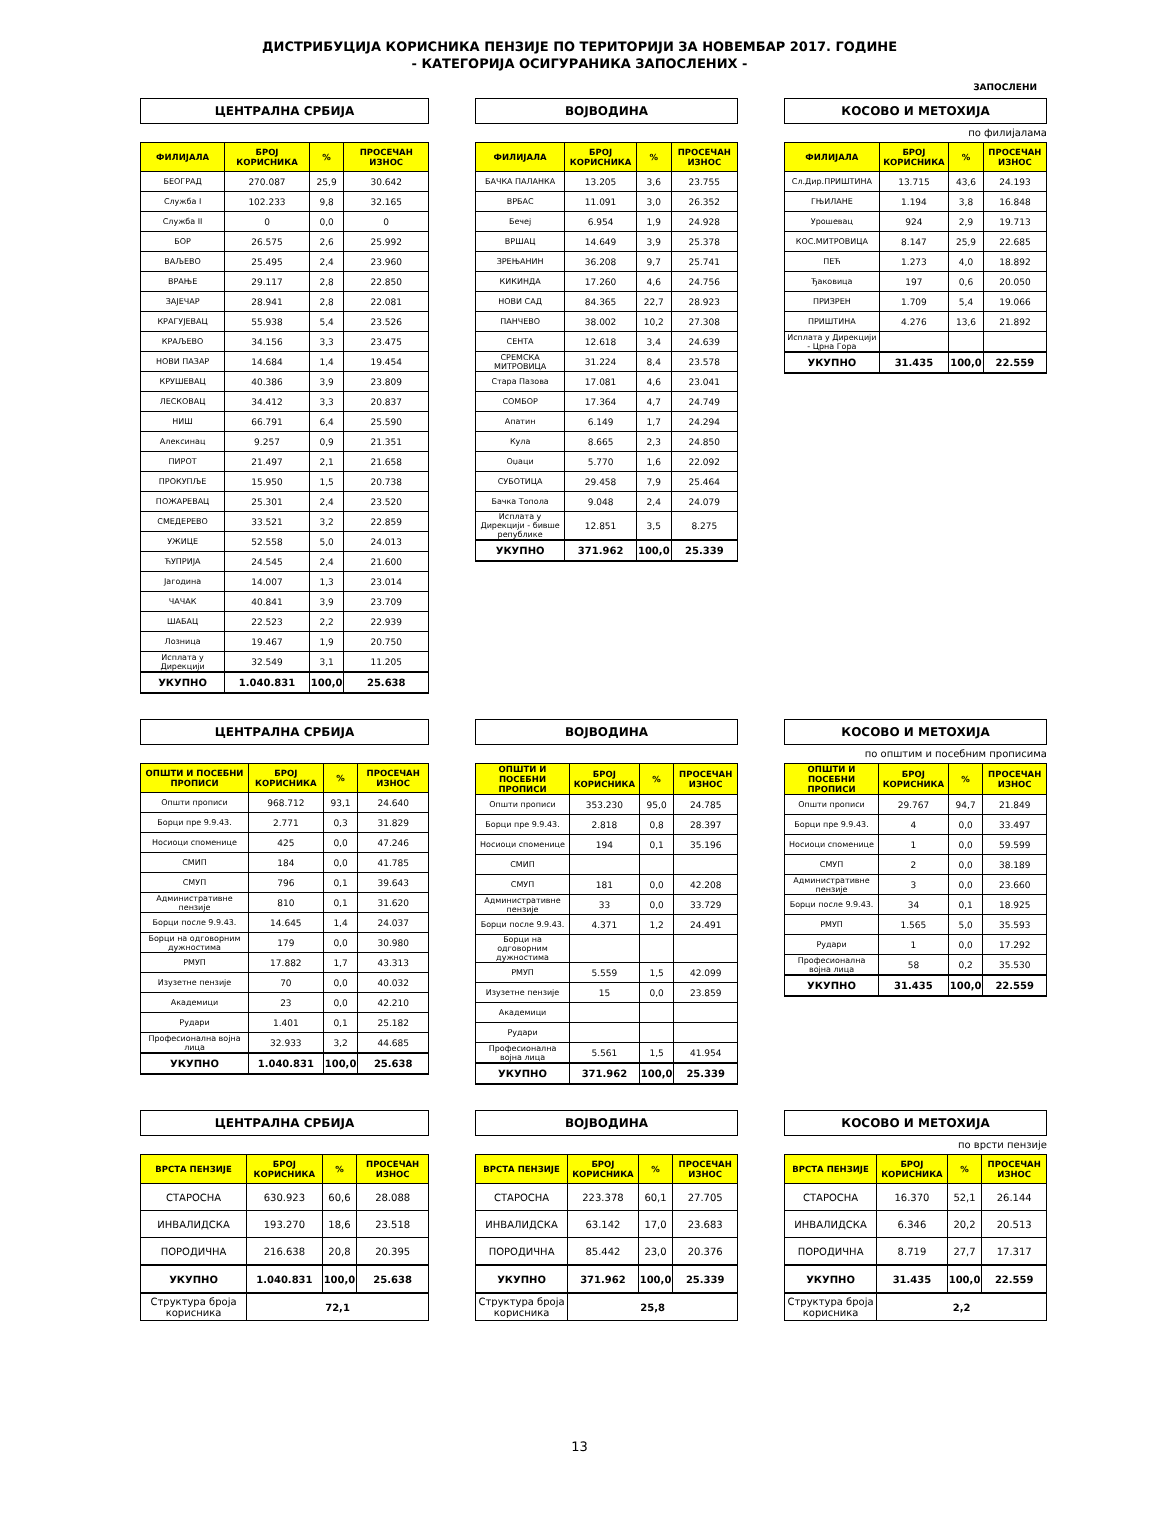ДИСТРИБУЦИЈА КОРИСНИКА ПЕНЗИЈЕ ПО ТЕРИТОРИЈИ ЗА НОВЕМБАР 2017. ГОДИНЕ
- КАТЕГОРИЈА ОСИГУРАНИКА ЗАПОСЛЕНИХ -
ЗАПОСЛЕНИ
ЦЕНТРАЛНА СРБИЈА
| ФИЛИЈАЛА | БРОЈ КОРИСНИКА | % | ПРОСЕЧАН ИЗНОС |
| --- | --- | --- | --- |
| БЕОГРАД | 270.087 | 25,9 | 30.642 |
| Служба I | 102.233 | 9,8 | 32.165 |
| Служба II | 0 | 0,0 | 0 |
| БОР | 26.575 | 2,6 | 25.992 |
| ВАЉЕВО | 25.495 | 2,4 | 23.960 |
| ВРАЊЕ | 29.117 | 2,8 | 22.850 |
| ЗАЈЕЧАР | 28.941 | 2,8 | 22.081 |
| КРАГУЈЕВАЦ | 55.938 | 5,4 | 23.526 |
| КРАЉЕВО | 34.156 | 3,3 | 23.475 |
| НОВИ ПАЗАР | 14.684 | 1,4 | 19.454 |
| КРУШЕВАЦ | 40.386 | 3,9 | 23.809 |
| ЛЕСКОВАЦ | 34.412 | 3,3 | 20.837 |
| НИШ | 66.791 | 6,4 | 25.590 |
| Алексинац | 9.257 | 0,9 | 21.351 |
| ПИРОТ | 21.497 | 2,1 | 21.658 |
| ПРОКУПЉЕ | 15.950 | 1,5 | 20.738 |
| ПОЖАРЕВАЦ | 25.301 | 2,4 | 23.520 |
| СМЕДЕРЕВО | 33.521 | 3,2 | 22.859 |
| УЖИЦЕ | 52.558 | 5,0 | 24.013 |
| ЋУПРИЈА | 24.545 | 2,4 | 21.600 |
| Јагодина | 14.007 | 1,3 | 23.014 |
| ЧАЧАК | 40.841 | 3,9 | 23.709 |
| ШАБАЦ | 22.523 | 2,2 | 22.939 |
| Лозница | 19.467 | 1,9 | 20.750 |
| Исплата у Дирекцији | 32.549 | 3,1 | 11.205 |
| УКУПНО | 1.040.831 | 100,0 | 25.638 |
ВОЈВОДИНА
| ФИЛИЈАЛА | БРОЈ КОРИСНИКА | % | ПРОСЕЧАН ИЗНОС |
| --- | --- | --- | --- |
| БАЧКА ПАЛАНКА | 13.205 | 3,6 | 23.755 |
| ВРБАС | 11.091 | 3,0 | 26.352 |
| Бечеј | 6.954 | 1,9 | 24.928 |
| ВРШАЦ | 14.649 | 3,9 | 25.378 |
| ЗРЕЊАНИН | 36.208 | 9,7 | 25.741 |
| КИКИНДА | 17.260 | 4,6 | 24.756 |
| НОВИ САД | 84.365 | 22,7 | 28.923 |
| ПАНЧЕВО | 38.002 | 10,2 | 27.308 |
| СЕНТА | 12.618 | 3,4 | 24.639 |
| СРЕМСКА МИТРОВИЦА | 31.224 | 8,4 | 23.578 |
| Стара Пазова | 17.081 | 4,6 | 23.041 |
| СОМБОР | 17.364 | 4,7 | 24.749 |
| Апатин | 6.149 | 1,7 | 24.294 |
| Кула | 8.665 | 2,3 | 24.850 |
| Оџаци | 5.770 | 1,6 | 22.092 |
| СУБОТИЦА | 29.458 | 7,9 | 25.464 |
| Бачка Топола | 9.048 | 2,4 | 24.079 |
| Исплата у Дирекцији - бивше републике | 12.851 | 3,5 | 8.275 |
| УКУПНО | 371.962 | 100,0 | 25.339 |
КОСОВО И МЕТОХИЈА
по филијалама
| ФИЛИЈАЛА | БРОЈ КОРИСНИКА | % | ПРОСЕЧАН ИЗНОС |
| --- | --- | --- | --- |
| Сл.Дир.ПРИШТИНА | 13.715 | 43,6 | 24.193 |
| ГЊИЛАНЕ | 1.194 | 3,8 | 16.848 |
| Урошевац | 924 | 2,9 | 19.713 |
| КОС.МИТРОВИЦА | 8.147 | 25,9 | 22.685 |
| ПЕЋ | 1.273 | 4,0 | 18.892 |
| Ђаковица | 197 | 0,6 | 20.050 |
| ПРИЗРЕН | 1.709 | 5,4 | 19.066 |
| ПРИШТИНА | 4.276 | 13,6 | 21.892 |
| Исплата у Дирекцији - Црна Гора | | | |
| УКУПНО | 31.435 | 100,0 | 22.559 |
ЦЕНТРАЛНА СРБИЈА
| ОПШТИ И ПОСЕБНИ ПРОПИСИ | БРОЈ КОРИСНИКА | % | ПРОСЕЧАН ИЗНОС |
| --- | --- | --- | --- |
| Општи прописи | 968.712 | 93,1 | 24.640 |
| Борци пре 9.9.43. | 2.771 | 0,3 | 31.829 |
| Носиоци споменице | 425 | 0,0 | 47.246 |
| СМИП | 184 | 0,0 | 41.785 |
| СМУП | 796 | 0,1 | 39.643 |
| Административне пензије | 810 | 0,1 | 31.620 |
| Борци после 9.9.43. | 14.645 | 1,4 | 24.037 |
| Борци на одговорним дужностима | 179 | 0,0 | 30.980 |
| РМУП | 17.882 | 1,7 | 43.313 |
| Изузетне пензије | 70 | 0,0 | 40.032 |
| Академици | 23 | 0,0 | 42.210 |
| Рудари | 1.401 | 0,1 | 25.182 |
| Професионална војна лица | 32.933 | 3,2 | 44.685 |
| УКУПНО | 1.040.831 | 100,0 | 25.638 |
ВОЈВОДИНА
| ОПШТИ И ПОСЕБНИ ПРОПИСИ | БРОЈ КОРИСНИКА | % | ПРОСЕЧАН ИЗНОС |
| --- | --- | --- | --- |
| Општи прописи | 353.230 | 95,0 | 24.785 |
| Борци пре 9.9.43. | 2.818 | 0,8 | 28.397 |
| Носиоци споменице | 194 | 0,1 | 35.196 |
| СМИП | | | |
| СМУП | 181 | 0,0 | 42.208 |
| Административне пензије | 33 | 0,0 | 33.729 |
| Борци после 9.9.43. | 4.371 | 1,2 | 24.491 |
| Борци на одговорним дужностима | | | |
| РМУП | 5.559 | 1,5 | 42.099 |
| Изузетне пензије | 15 | 0,0 | 23.859 |
| Академици | | | |
| Рудари | | | |
| Професионална војна лица | 5.561 | 1,5 | 41.954 |
| УКУПНО | 371.962 | 100,0 | 25.339 |
КОСОВО И МЕТОХИЈА
по општим и посебним прописима
| ОПШТИ И ПОСЕБНИ ПРОПИСИ | БРОЈ КОРИСНИКА | % | ПРОСЕЧАН ИЗНОС |
| --- | --- | --- | --- |
| Општи прописи | 29.767 | 94,7 | 21.849 |
| Борци пре 9.9.43. | 4 | 0,0 | 33.497 |
| Носиоци споменице | 1 | 0,0 | 59.599 |
| СМУП | 2 | 0,0 | 38.189 |
| Административне пензије | 3 | 0,0 | 23.660 |
| Борци после 9.9.43. | 34 | 0,1 | 18.925 |
| РМУП | 1.565 | 5,0 | 35.593 |
| Рудари | 1 | 0,0 | 17.292 |
| Професионална војна лица | 58 | 0,2 | 35.530 |
| УКУПНО | 31.435 | 100,0 | 22.559 |
ЦЕНТРАЛНА СРБИЈА
| ВРСТА ПЕНЗИЈЕ | БРОЈ КОРИСНИКА | % | ПРОСЕЧАН ИЗНОС |
| --- | --- | --- | --- |
| СТАРОСНА | 630.923 | 60,6 | 28.088 |
| ИНВАЛИДСКА | 193.270 | 18,6 | 23.518 |
| ПОРОДИЧНА | 216.638 | 20,8 | 20.395 |
| УКУПНО | 1.040.831 | 100,0 | 25.638 |
| Структура броја корисника | 72,1 | | |
ВОЈВОДИНА
| ВРСТА ПЕНЗИЈЕ | БРОЈ КОРИСНИКА | % | ПРОСЕЧАН ИЗНОС |
| --- | --- | --- | --- |
| СТАРОСНА | 223.378 | 60,1 | 27.705 |
| ИНВАЛИДСКА | 63.142 | 17,0 | 23.683 |
| ПОРОДИЧНА | 85.442 | 23,0 | 20.376 |
| УКУПНО | 371.962 | 100,0 | 25.339 |
| Структура броја корисника | 25,8 | | |
КОСОВО И МЕТОХИЈА
по врсти пензије
| ВРСТА ПЕНЗИЈЕ | БРОЈ КОРИСНИКА | % | ПРОСЕЧАН ИЗНОС |
| --- | --- | --- | --- |
| СТАРОСНА | 16.370 | 52,1 | 26.144 |
| ИНВАЛИДСКА | 6.346 | 20,2 | 20.513 |
| ПОРОДИЧНА | 8.719 | 27,7 | 17.317 |
| УКУПНО | 31.435 | 100,0 | 22.559 |
| Структура броја корисника | 2,2 | | |
13